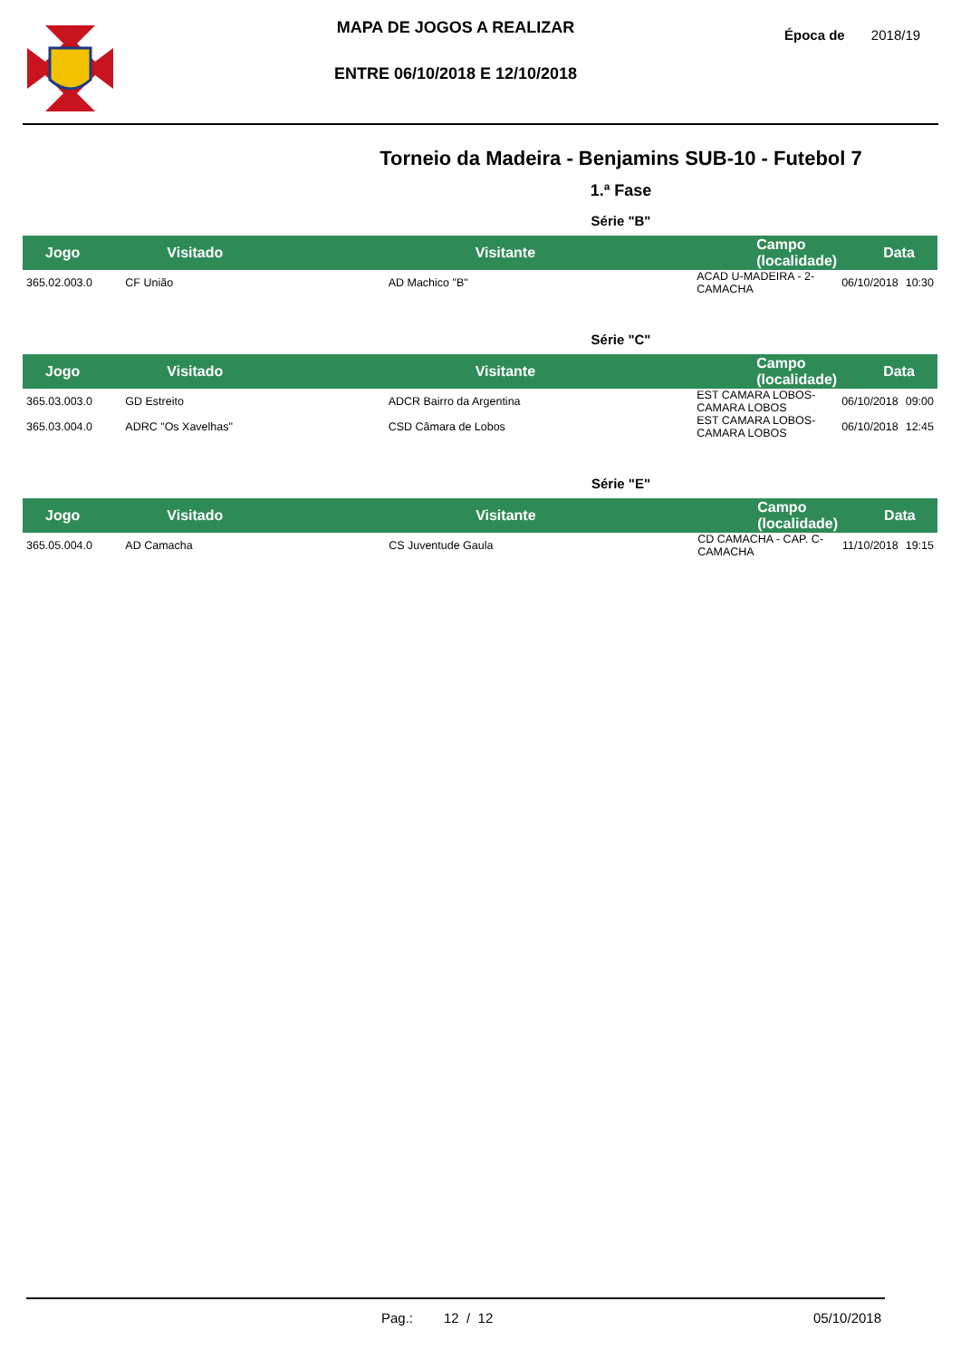MAPA DE JOGOS A REALIZAR
ENTRE 06/10/2018 E 12/10/2018
Época de 2018/19
Torneio da Madeira - Benjamins SUB-10 - Futebol 7
1.ª Fase
Série "B"
| Jogo | Visitado | Visitante | Campo (localidade) | Data | |
| --- | --- | --- | --- | --- | --- |
| 365.02.003.0 | CF União | AD Machico "B" | ACAD U-MADEIRA - 2-CAMACHA | 06/10/2018 | 10:30 |
Série "C"
| Jogo | Visitado | Visitante | Campo (localidade) | Data | |
| --- | --- | --- | --- | --- | --- |
| 365.03.003.0 | GD Estreito | ADCR Bairro da Argentina | EST CAMARA LOBOS-CAMARA LOBOS | 06/10/2018 | 09:00 |
| 365.03.004.0 | ADRC "Os Xavelhas" | CSD Câmara de Lobos | EST CAMARA LOBOS-CAMARA LOBOS | 06/10/2018 | 12:45 |
Série "E"
| Jogo | Visitado | Visitante | Campo (localidade) | Data | |
| --- | --- | --- | --- | --- | --- |
| 365.05.004.0 | AD Camacha | CS Juventude Gaula | CD CAMACHA - CAP. C-CAMACHA | 11/10/2018 | 19:15 |
Pag.: 12 / 12 05/10/2018